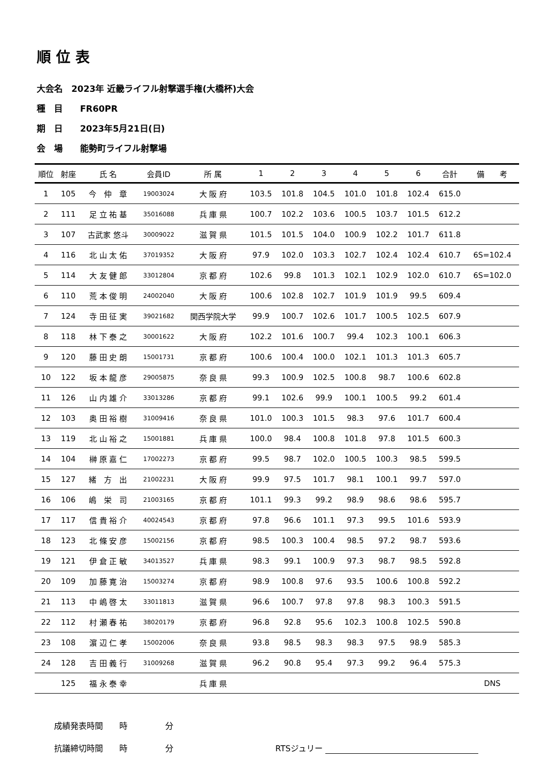順位表
大会名　2023年 近畿ライフル射撃選手権(大橋杯)大会
種　目　　FR60PR
期　日　　2023年5月21日(日)
会　場　　能勢町ライフル射撃場
| 順位 | 射座 | 氏 名 | 会員ID | 所 属 | 1 | 2 | 3 | 4 | 5 | 6 | 合計 | 備 考 |
| --- | --- | --- | --- | --- | --- | --- | --- | --- | --- | --- | --- | --- |
| 1 | 105 | 今 仲 章 | 19003024 | 大 阪 府 | 103.5 | 101.8 | 104.5 | 101.0 | 101.8 | 102.4 | 615.0 | |
| 2 | 111 | 足 立 祐 基 | 35016088 | 兵 庫 県 | 100.7 | 102.2 | 103.6 | 100.5 | 103.7 | 101.5 | 612.2 | |
| 3 | 107 | 古武家 悠斗 | 30009022 | 滋 賀 県 | 101.5 | 101.5 | 104.0 | 100.9 | 102.2 | 101.7 | 611.8 | |
| 4 | 116 | 北 山 太 佑 | 37019352 | 大 阪 府 | 97.9 | 102.0 | 103.3 | 102.7 | 102.4 | 102.4 | 610.7 | 6S=102.4 |
| 5 | 114 | 大 友 健 郎 | 33012804 | 京 都 府 | 102.6 | 99.8 | 101.3 | 102.1 | 102.9 | 102.0 | 610.7 | 6S=102.0 |
| 6 | 110 | 荒 本 俊 明 | 24002040 | 大 阪 府 | 100.6 | 102.8 | 102.7 | 101.9 | 101.9 | 99.5 | 609.4 | |
| 7 | 124 | 寺 田 征 実 | 39021682 | 関西学院大学 | 99.9 | 100.7 | 102.6 | 101.7 | 100.5 | 102.5 | 607.9 | |
| 8 | 118 | 林 下 泰 之 | 30001622 | 大 阪 府 | 102.2 | 101.6 | 100.7 | 99.4 | 102.3 | 100.1 | 606.3 | |
| 9 | 120 | 藤 田 史 朗 | 15001731 | 京 都 府 | 100.6 | 100.4 | 100.0 | 102.1 | 101.3 | 101.3 | 605.7 | |
| 10 | 122 | 坂 本 龍 彦 | 29005875 | 奈 良 県 | 99.3 | 100.9 | 102.5 | 100.8 | 98.7 | 100.6 | 602.8 | |
| 11 | 126 | 山 内 雄 介 | 33013286 | 京 都 府 | 99.1 | 102.6 | 99.9 | 100.1 | 100.5 | 99.2 | 601.4 | |
| 12 | 103 | 奥 田 裕 樹 | 31009416 | 奈 良 県 | 101.0 | 100.3 | 101.5 | 98.3 | 97.6 | 101.7 | 600.4 | |
| 13 | 119 | 北 山 裕 之 | 15001881 | 兵 庫 県 | 100.0 | 98.4 | 100.8 | 101.8 | 97.8 | 101.5 | 600.3 | |
| 14 | 104 | 榊 原 嘉 仁 | 17002273 | 京 都 府 | 99.5 | 98.7 | 102.0 | 100.5 | 100.3 | 98.5 | 599.5 | |
| 15 | 127 | 緒 方 出 | 21002231 | 大 阪 府 | 99.9 | 97.5 | 101.7 | 98.1 | 100.1 | 99.7 | 597.0 | |
| 16 | 106 | 嶋 栄 司 | 21003165 | 京 都 府 | 101.1 | 99.3 | 99.2 | 98.9 | 98.6 | 98.6 | 595.7 | |
| 17 | 117 | 信 貴 裕 介 | 40024543 | 京 都 府 | 97.8 | 96.6 | 101.1 | 97.3 | 99.5 | 101.6 | 593.9 | |
| 18 | 123 | 北 條 安 彦 | 15002156 | 京 都 府 | 98.5 | 100.3 | 100.4 | 98.5 | 97.2 | 98.7 | 593.6 | |
| 19 | 121 | 伊 倉 正 敏 | 34013527 | 兵 庫 県 | 98.3 | 99.1 | 100.9 | 97.3 | 98.7 | 98.5 | 592.8 | |
| 20 | 109 | 加 藤 寛 治 | 15003274 | 京 都 府 | 98.9 | 100.8 | 97.6 | 93.5 | 100.6 | 100.8 | 592.2 | |
| 21 | 113 | 中 嶋 啓 太 | 33011813 | 滋 賀 県 | 96.6 | 100.7 | 97.8 | 97.8 | 98.3 | 100.3 | 591.5 | |
| 22 | 112 | 村 瀬 春 祐 | 38020179 | 京 都 府 | 96.8 | 92.8 | 95.6 | 102.3 | 100.8 | 102.5 | 590.8 | |
| 23 | 108 | 濵 辺 仁 孝 | 15002006 | 奈 良 県 | 93.8 | 98.5 | 98.3 | 98.3 | 97.5 | 98.9 | 585.3 | |
| 24 | 128 | 吉 田 義 行 | 31009268 | 滋 賀 県 | 96.2 | 90.8 | 95.4 | 97.3 | 99.2 | 96.4 | 575.3 | |
| | 125 | 福 永 泰 幸 | | 兵 庫 県 | | | | | | | | DNS |
成績発表時間　　時 分
抗議締切時間　　時 分 RTSジュリー